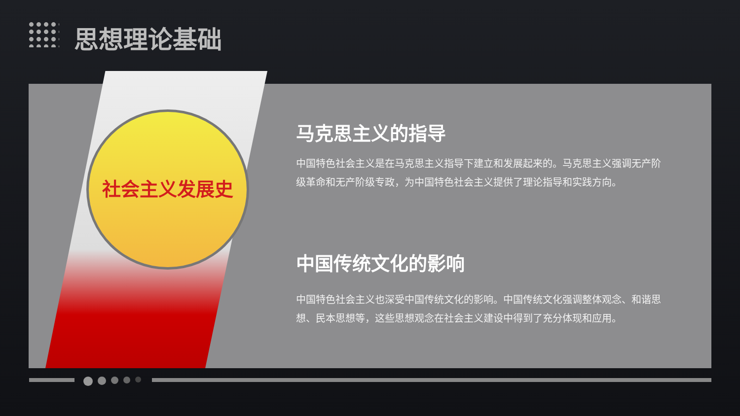思想理论基础
社会主义发展史
马克思主义的指导
中国特色社会主义是在马克思主义指导下建立和发展起来的。马克思主义强调无产阶级革命和无产阶级专政，为中国特色社会主义提供了理论指导和实践方向。
中国传统文化的影响
中国特色社会主义也深受中国传统文化的影响。中国传统文化强调整体观念、和谐思想、民本思想等，这些思想观念在社会主义建设中得到了充分体现和应用。